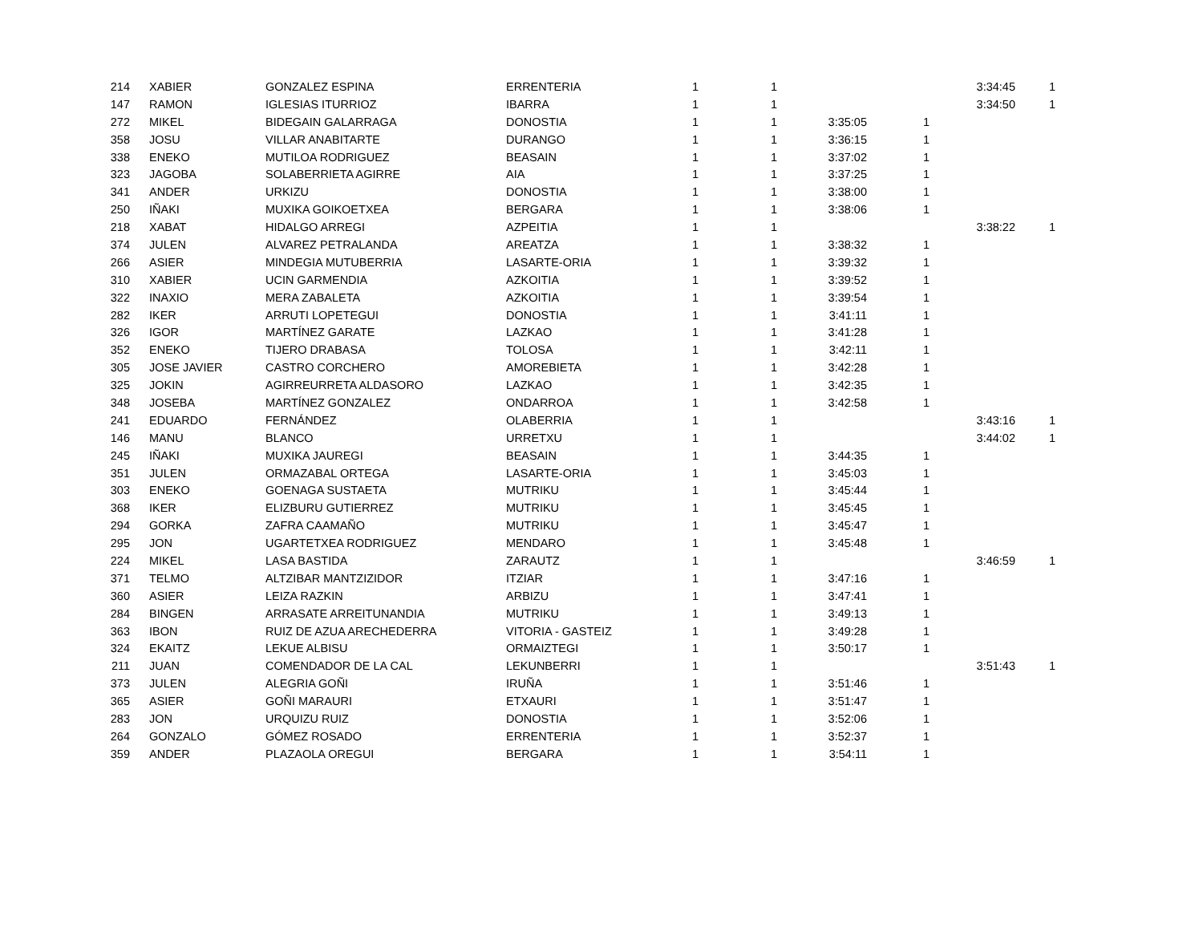| 214 | XABIER | GONZALEZ ESPINA | ERRENTERIA | 1 | 1 | | | 3:34:45 | 1 |
| 147 | RAMON | IGLESIAS ITURRIOZ | IBARRA | 1 | 1 | | | 3:34:50 | 1 |
| 272 | MIKEL | BIDEGAIN GALARRAGA | DONOSTIA | 1 | 1 | 3:35:05 | 1 | | |
| 358 | JOSU | VILLAR ANABITARTE | DURANGO | 1 | 1 | 3:36:15 | 1 | | |
| 338 | ENEKO | MUTILOA RODRIGUEZ | BEASAIN | 1 | 1 | 3:37:02 | 1 | | |
| 323 | JAGOBA | SOLABERRIETA AGIRRE | AIA | 1 | 1 | 3:37:25 | 1 | | |
| 341 | ANDER | URKIZU | DONOSTIA | 1 | 1 | 3:38:00 | 1 | | |
| 250 | IÑAKI | MUXIKA GOIKOETXEA | BERGARA | 1 | 1 | 3:38:06 | 1 | | |
| 218 | XABAT | HIDALGO ARREGI | AZPEITIA | 1 | 1 | | | 3:38:22 | 1 |
| 374 | JULEN | ALVAREZ PETRALANDA | AREATZA | 1 | 1 | 3:38:32 | 1 | | |
| 266 | ASIER | MINDEGIA MUTUBERRIA | LASARTE-ORIA | 1 | 1 | 3:39:32 | 1 | | |
| 310 | XABIER | UCIN GARMENDIA | AZKOITIA | 1 | 1 | 3:39:52 | 1 | | |
| 322 | INAXIO | MERA ZABALETA | AZKOITIA | 1 | 1 | 3:39:54 | 1 | | |
| 282 | IKER | ARRUTI LOPETEGUI | DONOSTIA | 1 | 1 | 3:41:11 | 1 | | |
| 326 | IGOR | MARTÍNEZ GARATE | LAZKAO | 1 | 1 | 3:41:28 | 1 | | |
| 352 | ENEKO | TIJERO DRABASA | TOLOSA | 1 | 1 | 3:42:11 | 1 | | |
| 305 | JOSE JAVIER | CASTRO CORCHERO | AMOREBIETA | 1 | 1 | 3:42:28 | 1 | | |
| 325 | JOKIN | AGIRREURRETA ALDASORO | LAZKAO | 1 | 1 | 3:42:35 | 1 | | |
| 348 | JOSEBA | MARTÍNEZ GONZALEZ | ONDARROA | 1 | 1 | 3:42:58 | 1 | | |
| 241 | EDUARDO | FERNÁNDEZ | OLABERRIA | 1 | 1 | | | 3:43:16 | 1 |
| 146 | MANU | BLANCO | URRETXU | 1 | 1 | | | 3:44:02 | 1 |
| 245 | IÑAKI | MUXIKA JAUREGI | BEASAIN | 1 | 1 | 3:44:35 | 1 | | |
| 351 | JULEN | ORMAZABAL ORTEGA | LASARTE-ORIA | 1 | 1 | 3:45:03 | 1 | | |
| 303 | ENEKO | GOENAGA SUSTAETA | MUTRIKU | 1 | 1 | 3:45:44 | 1 | | |
| 368 | IKER | ELIZBURU GUTIERREZ | MUTRIKU | 1 | 1 | 3:45:45 | 1 | | |
| 294 | GORKA | ZAFRA CAAMAÑO | MUTRIKU | 1 | 1 | 3:45:47 | 1 | | |
| 295 | JON | UGARTETXEA RODRIGUEZ | MENDARO | 1 | 1 | 3:45:48 | 1 | | |
| 224 | MIKEL | LASA BASTIDA | ZARAUTZ | 1 | 1 | | | 3:46:59 | 1 |
| 371 | TELMO | ALTZIBAR MANTZIZIDOR | ITZIAR | 1 | 1 | 3:47:16 | 1 | | |
| 360 | ASIER | LEIZA RAZKIN | ARBIZU | 1 | 1 | 3:47:41 | 1 | | |
| 284 | BINGEN | ARRASATE ARREITUNANDIA | MUTRIKU | 1 | 1 | 3:49:13 | 1 | | |
| 363 | IBON | RUIZ DE AZUA ARECHEDERRA | VITORIA - GASTEIZ | 1 | 1 | 3:49:28 | 1 | | |
| 324 | EKAITZ | LEKUE ALBISU | ORMAIZTEGI | 1 | 1 | 3:50:17 | 1 | | |
| 211 | JUAN | COMENDADOR DE LA CAL | LEKUNBERRI | 1 | 1 | | | 3:51:43 | 1 |
| 373 | JULEN | ALEGRIA GOÑI | IRUÑA | 1 | 1 | 3:51:46 | 1 | | |
| 365 | ASIER | GOÑI MARAURI | ETXAURI | 1 | 1 | 3:51:47 | 1 | | |
| 283 | JON | URQUIZU RUIZ | DONOSTIA | 1 | 1 | 3:52:06 | 1 | | |
| 264 | GONZALO | GÓMEZ ROSADO | ERRENTERIA | 1 | 1 | 3:52:37 | 1 | | |
| 359 | ANDER | PLAZAOLA OREGUI | BERGARA | 1 | 1 | 3:54:11 | 1 | | |